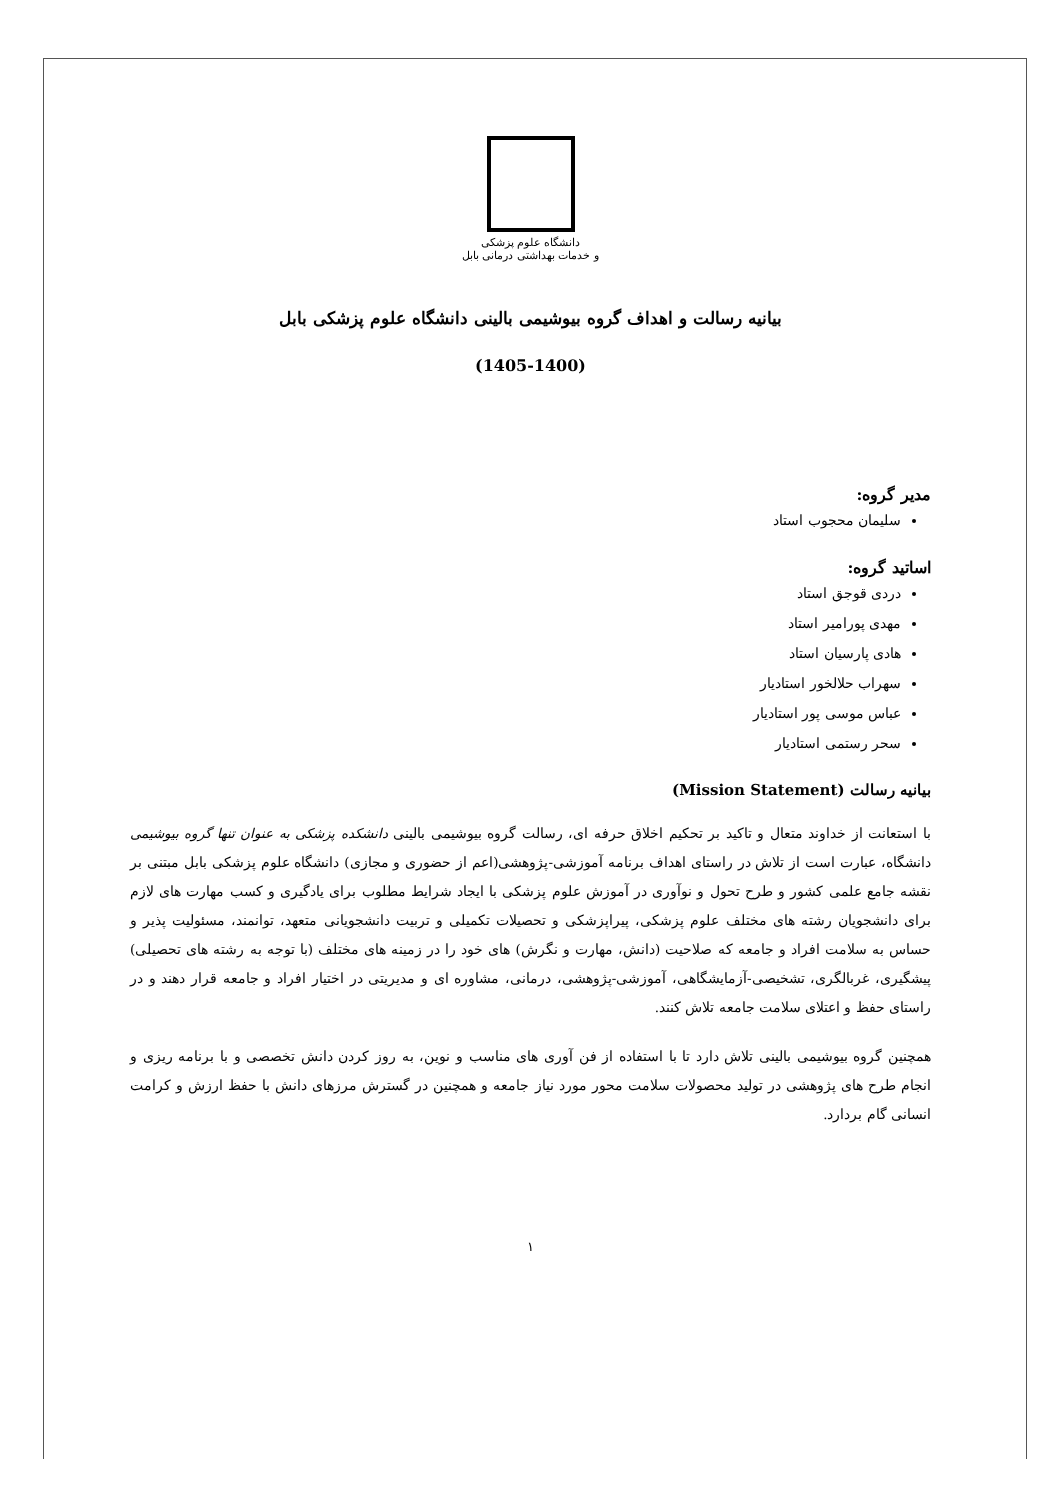دانشگاه علوم پزشکی
و خدمات بهداشتی درمانی بابل
بیانیه رسالت و اهداف گروه بیوشیمی بالینی دانشگاه علوم پزشکی بابل
(1405-1400)
مدیر گروه:
سلیمان محجوب استاد
اساتید گروه:
دردی قوجق استاد
مهدی پورامیر استاد
هادی پارسیان استاد
سهراب حلالخور استادیار
عباس موسی پور استادیار
سحر رستمی استادیار
بیانیه رسالت (Mission Statement)
با استعانت از خداوند متعال و تاکید بر تحکیم اخلاق حرفه ای، رسالت گروه بیوشیمی بالینی دانشکده پزشکی به عنوان تنها گروه بیوشیمی دانشگاه، عبارت است از تلاش در راستای اهداف برنامه آموزشی-پژوهشی(اعم از حضوری و مجازی) دانشگاه علوم پزشکی بابل مبتنی بر نقشه جامع علمی کشور و طرح تحول و نوآوری در آموزش علوم پزشکی با ایجاد شرایط مطلوب برای یادگیری و کسب مهارت های لازم برای دانشجویان رشته های مختلف علوم پزشکی، پیراپزشکی و تحصیلات تکمیلی و تربیت دانشجویانی متعهد، توانمند، مسئولیت پذیر و حساس به سلامت افراد و جامعه که صلاحیت (دانش، مهارت و نگرش) های خود را در زمینه های مختلف (با توجه به رشته های تحصیلی) پیشگیری، غربالگری، تشخیصی-آزمایشگاهی، آموزشی-پژوهشی، درمانی، مشاوره ای و مدیریتی در اختیار افراد و جامعه قرار دهند و در راستای حفظ و اعتلای سلامت جامعه تلاش کنند.
همچنین گروه بیوشیمی بالینی تلاش دارد تا با استفاده از فن آوری های مناسب و نوین، به روز کردن دانش تخصصی و با برنامه ریزی و انجام طرح های پژوهشی در تولید محصولات سلامت محور مورد نیاز جامعه و همچنین در گسترش مرزهای دانش با حفظ ارزش و کرامت انسانی گام بردارد.
۱